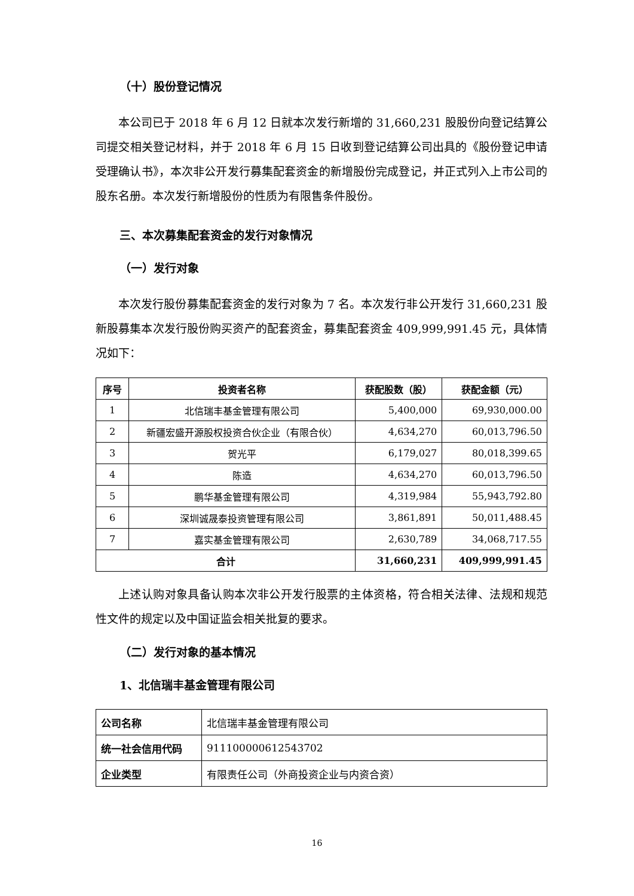（十）股份登记情况
本公司已于 2018 年 6 月 12 日就本次发行新增的 31,660,231 股股份向登记结算公司提交相关登记材料，并于 2018 年 6 月 15 日收到登记结算公司出具的《股份登记申请受理确认书》，本次非公开发行募集配套资金的新增股份完成登记，并正式列入上市公司的股东名册。本次发行新增股份的性质为有限售条件股份。
三、本次募集配套资金的发行对象情况
（一）发行对象
本次发行股份募集配套资金的发行对象为 7 名。本次发行非公开发行 31,660,231 股新股募集本次发行股份购买资产的配套资金，募集配套资金 409,999,991.45 元，具体情况如下：
| 序号 | 投资者名称 | 获配股数（股） | 获配金额（元） |
| --- | --- | --- | --- |
| 1 | 北信瑞丰基金管理有限公司 | 5,400,000 | 69,930,000.00 |
| 2 | 新疆宏盛开源股权投资合伙企业（有限合伙） | 4,634,270 | 60,013,796.50 |
| 3 | 贺光平 | 6,179,027 | 80,018,399.65 |
| 4 | 陈造 | 4,634,270 | 60,013,796.50 |
| 5 | 鹏华基金管理有限公司 | 4,319,984 | 55,943,792.80 |
| 6 | 深圳诚晟泰投资管理有限公司 | 3,861,891 | 50,011,488.45 |
| 7 | 嘉实基金管理有限公司 | 2,630,789 | 34,068,717.55 |
| 合计 | | 31,660,231 | 409,999,991.45 |
上述认购对象具备认购本次非公开发行股票的主体资格，符合相关法律、法规和规范性文件的规定以及中国证监会相关批复的要求。
（二）发行对象的基本情况
1、北信瑞丰基金管理有限公司
| 公司名称 | 北信瑞丰基金管理有限公司 |
| 统一社会信用代码 | 911100000612543702 |
| 企业类型 | 有限责任公司（外商投资企业与内资合资） |
16